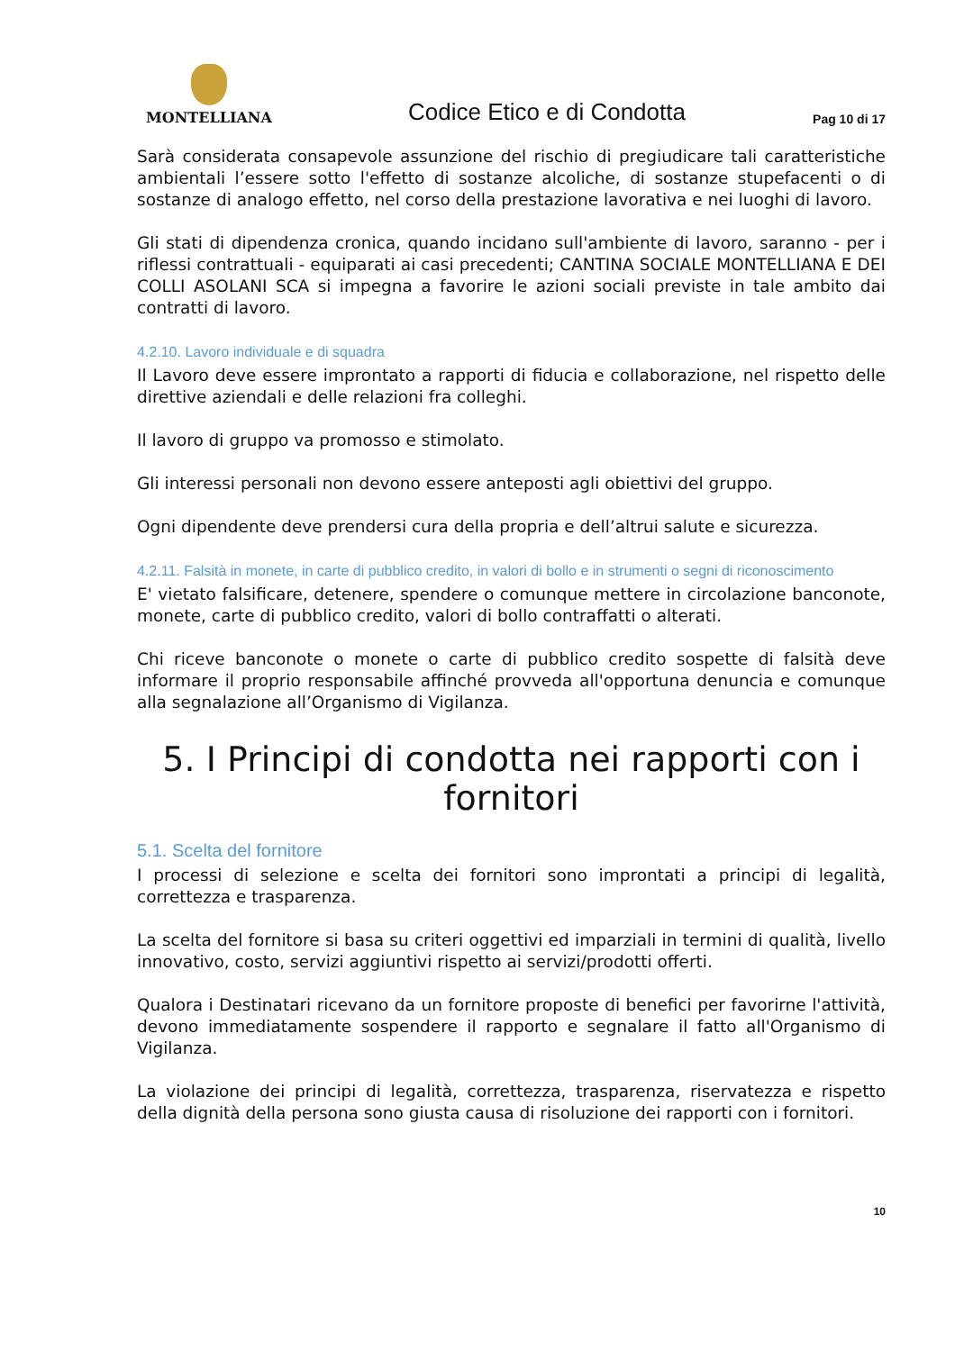MONTELLIANA
Codice Etico e di Condotta
Pag 10 di 17
Sarà considerata consapevole assunzione del rischio di pregiudicare tali caratteristiche ambientali l’essere sotto l'effetto di sostanze alcoliche, di sostanze stupefacenti o di sostanze di analogo effetto, nel corso della prestazione lavorativa e nei luoghi di lavoro.
Gli stati di dipendenza cronica, quando incidano sull'ambiente di lavoro, saranno - per i riflessi contrattuali - equiparati ai casi precedenti; CANTINA SOCIALE MONTELLIANA E DEI COLLI ASOLANI SCA si impegna a favorire le azioni sociali previste in tale ambito dai contratti di lavoro.
4.2.10. Lavoro individuale e di squadra
Il Lavoro deve essere improntato a rapporti di fiducia e collaborazione, nel rispetto delle direttive aziendali e delle relazioni fra colleghi.
Il lavoro di gruppo va promosso e stimolato.
Gli interessi personali non devono essere anteposti agli obiettivi del gruppo.
Ogni dipendente deve prendersi cura della propria e dell’altrui salute e sicurezza.
4.2.11. Falsità in monete, in carte di pubblico credito, in valori di bollo e in strumenti o segni di riconoscimento
E' vietato falsificare, detenere, spendere o comunque mettere in circolazione banconote, monete, carte di pubblico credito, valori di bollo contraffatti o alterati.
Chi riceve banconote o monete o carte di pubblico credito sospette di falsità deve informare il proprio responsabile affinché provveda all'opportuna denuncia e comunque alla segnalazione all’Organismo di Vigilanza.
5. I Principi di condotta nei rapporti con i fornitori
5.1. Scelta del fornitore
I processi di selezione e scelta dei fornitori sono improntati a principi di legalità, correttezza e trasparenza.
La scelta del fornitore si basa su criteri oggettivi ed imparziali in termini di qualità, livello innovativo, costo, servizi aggiuntivi rispetto ai servizi/prodotti offerti.
Qualora i Destinatari ricevano da un fornitore proposte di benefici per favorirne l'attività, devono immediatamente sospendere il rapporto e segnalare il fatto all'Organismo di Vigilanza.
La violazione dei principi di legalità, correttezza, trasparenza, riservatezza e rispetto della dignità della persona sono giusta causa di risoluzione dei rapporti con i fornitori.
10